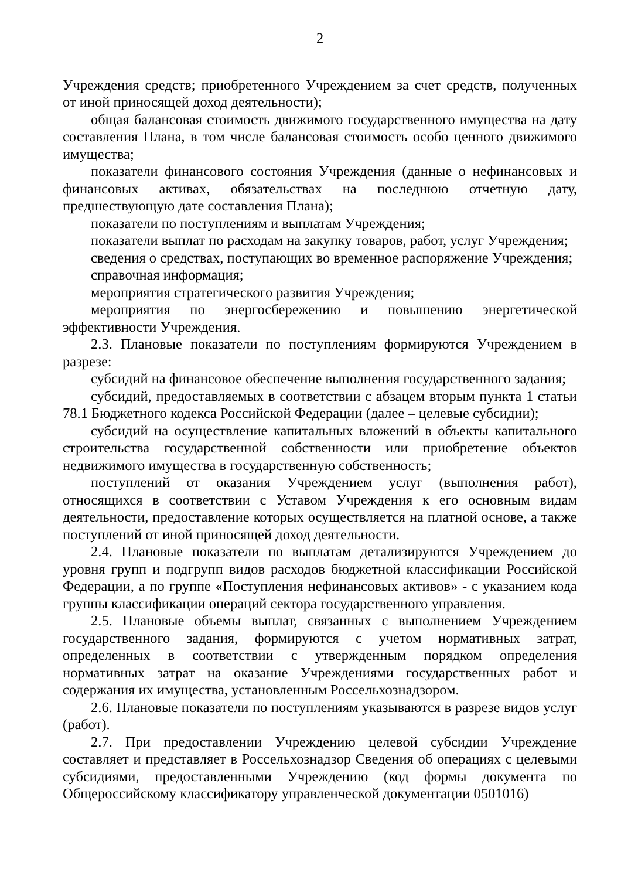2
Учреждения средств; приобретенного Учреждением за счет средств, полученных от иной приносящей доход деятельности);
общая балансовая стоимость движимого государственного имущества на дату составления Плана, в том числе балансовая стоимость особо ценного движимого имущества;
показатели финансового состояния Учреждения (данные о нефинансовых и финансовых активах, обязательствах на последнюю отчетную дату, предшествующую дате составления Плана);
показатели по поступлениям и выплатам Учреждения;
показатели выплат по расходам на закупку товаров, работ, услуг Учреждения;
сведения о средствах, поступающих во временное распоряжение Учреждения;
справочная информация;
мероприятия стратегического развития Учреждения;
мероприятия по энергосбережению и повышению энергетической эффективности Учреждения.
2.3. Плановые показатели по поступлениям формируются Учреждением в разрезе:
субсидий на финансовое обеспечение выполнения государственного задания;
субсидий, предоставляемых в соответствии с абзацем вторым пункта 1 статьи 78.1 Бюджетного кодекса Российской Федерации (далее – целевые субсидии);
субсидий на осуществление капитальных вложений в объекты капитального строительства государственной собственности или приобретение объектов недвижимого имущества в государственную собственность;
поступлений от оказания Учреждением услуг (выполнения работ), относящихся в соответствии с Уставом Учреждения к его основным видам деятельности, предоставление которых осуществляется на платной основе, а также поступлений от иной приносящей доход деятельности.
2.4. Плановые показатели по выплатам детализируются Учреждением до уровня групп и подгрупп видов расходов бюджетной классификации Российской Федерации, а по группе «Поступления нефинансовых активов» - с указанием кода группы классификации операций сектора государственного управления.
2.5. Плановые объемы выплат, связанных с выполнением Учреждением государственного задания, формируются с учетом нормативных затрат, определенных в соответствии с утвержденным порядком определения нормативных затрат на оказание Учреждениями государственных работ и содержания их имущества, установленным Россельхознадзором.
2.6. Плановые показатели по поступлениям указываются в разрезе видов услуг (работ).
2.7. При предоставлении Учреждению целевой субсидии Учреждение составляет и представляет в Россельхознадзор Сведения об операциях с целевыми субсидиями, предоставленными Учреждению (код формы документа по Общероссийскому классификатору управленческой документации 0501016)